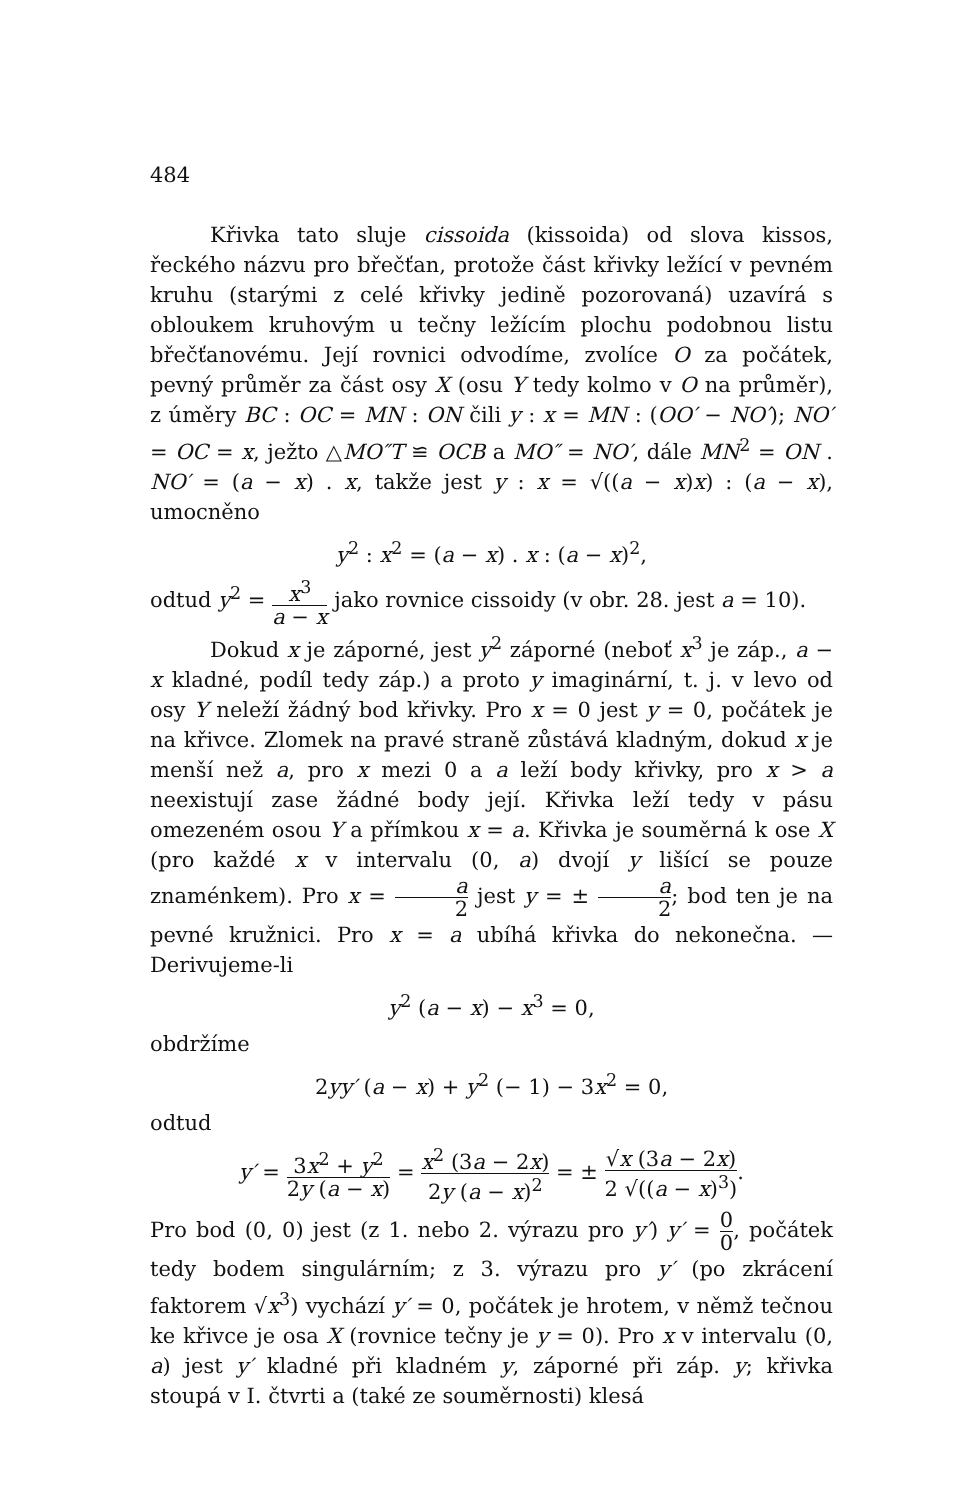484
Křivka tato sluje cissoida (kissoida) od slova kissos, řeckého názvu pro břečťan, protože část křivky ležící v pevném kruhu (starými z celé křivky jedině pozorovaná) uzavírá s obloukem kruhovým u tečny ležícím plochu podobnou listu břečťanovému. Její rovnici odvodíme, zvolíce O za počátek, pevný průměr za část osy X (osu Y tedy kolmo v O na průměr), z úměry BC : OC = MN : ON čili y : x = MN : (OO′ − NO′); NO′ = OC = x, ježto △MO″T ≌ OCB a MO″ = NO′, dále MN<sup>2</sup> = ON . NO′ = (a − x) . x, takže jest y : x = √((a − x)x) : (a − x), umocněno
y<sup>2</sup> : x<sup>2</sup> = (a − x) . x : (a − x)<sup>2</sup>,
odtud y<sup>2</sup> = x<sup>3</sup> a − x jako rovnice cissoidy (v obr. 28. jest a = 10).
Dokud x je záporné, jest y<sup>2</sup> záporné (neboť x<sup>3</sup> je záp., a − x kladné, podíl tedy záp.) a proto y imaginární, t. j. v levo od osy Y neleží žádný bod křivky. Pro x = 0 jest y = 0, počátek je na křivce. Zlomek na pravé straně zůstává kladným, dokud x je menší než a, pro x mezi 0 a a leží body křivky, pro x > a neexistují zase žádné body její. Křivka leží tedy v pásu omezeném osou Y a přímkou x = a. Křivka je souměrná k ose X (pro každé x v intervalu (0, a) dvojí y lišící se pouze znaménkem). Pro x = a 2 jest y = ± a 2; bod ten je na pevné kružnici. Pro x = a ubíhá křivka do nekonečna. — Derivujeme-li
y<sup>2</sup> (a − x) − x<sup>3</sup> = 0,
obdržíme
2yy′ (a − x) + y<sup>2</sup> (− 1) − 3x<sup>2</sup> = 0,
odtud
y′ = 3x<sup>2</sup> + y<sup>2</sup> 2y (a − x) = x<sup>2</sup> (3a − 2x) 2y (a − x)<sup>2</sup> = ± √x (3a − 2x) 2 √((a − x)<sup>3</sup>).
Pro bod (0, 0) jest (z 1. nebo 2. výrazu pro y′) y′ = 0 0, počátek tedy bodem singulárním; z 3. výrazu pro y′ (po zkrácení faktorem √x<sup>3</sup>) vychází y′ = 0, počátek je hrotem, v němž tečnou ke křivce je osa X (rovnice tečny je y = 0). Pro x v intervalu (0, a) jest y′ kladné při kladném y, záporné při záp. y; křivka stoupá v I. čtvrti a (také ze souměrnosti) klesá